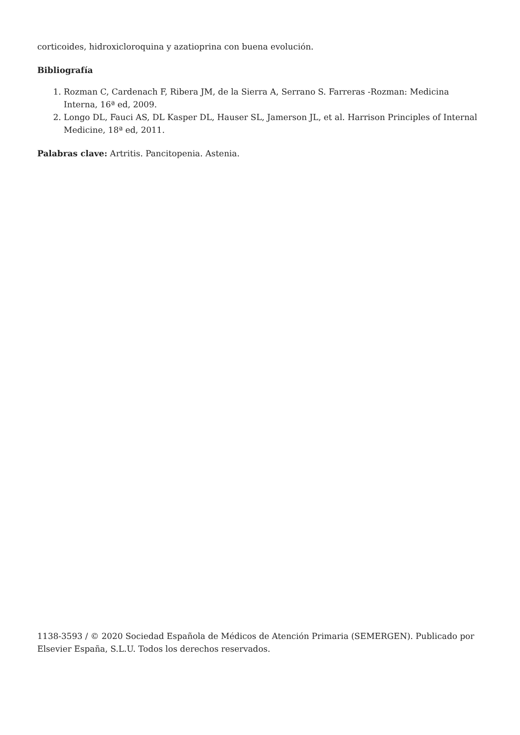corticoides, hidroxicloroquina y azatioprina con buena evolución.
Bibliografía
1. Rozman C, Cardenach F, Ribera JM, de la Sierra A, Serrano S. Farreras -Rozman: Medicina Interna, 16ª ed, 2009.
2. Longo DL, Fauci AS, DL Kasper DL, Hauser SL, Jamerson JL, et al. Harrison Principles of Internal Medicine, 18ª ed, 2011.
Palabras clave: Artritis. Pancitopenia. Astenia.
1138-3593 / © 2020 Sociedad Española de Médicos de Atención Primaria (SEMERGEN). Publicado por Elsevier España, S.L.U. Todos los derechos reservados.